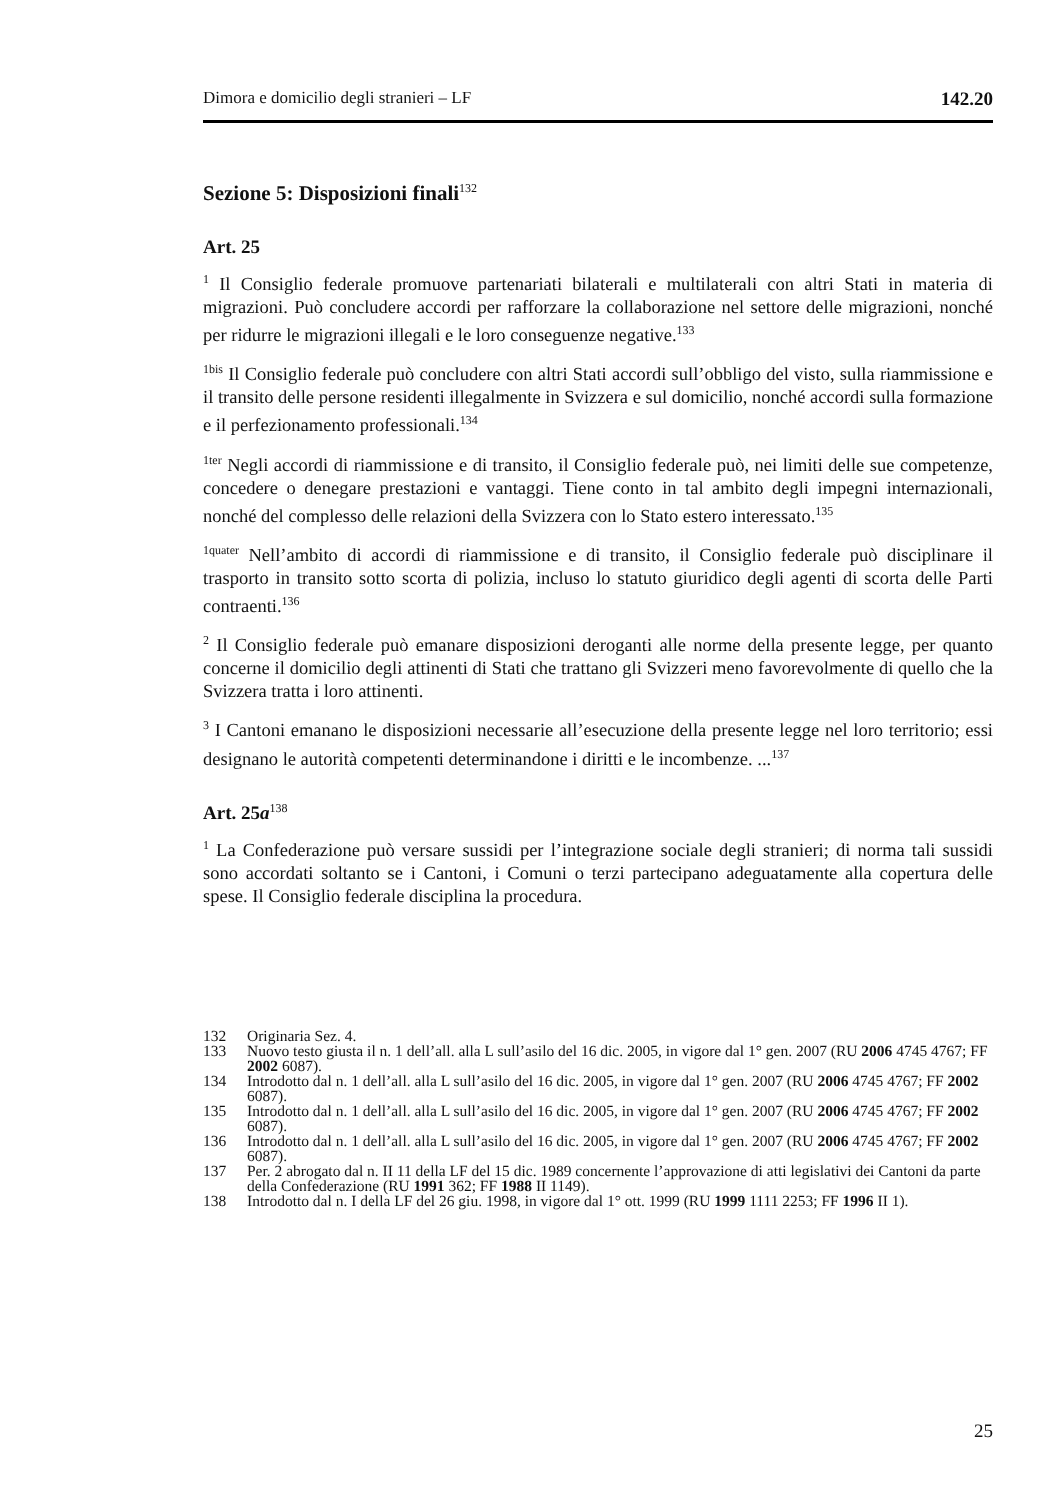Dimora e domicilio degli stranieri – LF 142.20
Sezione 5: Disposizioni finali<sup>132</sup>
Art. 25
<sup>1</sup> Il Consiglio federale promuove partenariati bilaterali e multilaterali con altri Stati in materia di migrazioni. Può concludere accordi per rafforzare la collaborazione nel settore delle migrazioni, nonché per ridurre le migrazioni illegali e le loro conseguenze negative.<sup>133</sup>
<sup>1bis</sup> Il Consiglio federale può concludere con altri Stati accordi sull’obbligo del visto, sulla riammissione e il transito delle persone residenti illegalmente in Svizzera e sul domicilio, nonché accordi sulla formazione e il perfezionamento professionali.<sup>134</sup>
<sup>1ter</sup> Negli accordi di riammissione e di transito, il Consiglio federale può, nei limiti delle sue competenze, concedere o denegare prestazioni e vantaggi. Tiene conto in tal ambito degli impegni internazionali, nonché del complesso delle relazioni della Svizzera con lo Stato estero interessato.<sup>135</sup>
<sup>1quater</sup> Nell’ambito di accordi di riammissione e di transito, il Consiglio federale può disciplinare il trasporto in transito sotto scorta di polizia, incluso lo statuto giuridico degli agenti di scorta delle Parti contraenti.<sup>136</sup>
<sup>2</sup> Il Consiglio federale può emanare disposizioni deroganti alle norme della presente legge, per quanto concerne il domicilio degli attinenti di Stati che trattano gli Svizzeri meno favorevolmente di quello che la Svizzera tratta i loro attinenti.
<sup>3</sup> I Cantoni emanano le disposizioni necessarie all’esecuzione della presente legge nel loro territorio; essi designano le autorità competenti determinandone i diritti e le incombenze. ...<sup>137</sup>
Art. 25a<sup>138</sup>
<sup>1</sup> La Confederazione può versare sussidi per l’integrazione sociale degli stranieri; di norma tali sussidi sono accordati soltanto se i Cantoni, i Comuni o terzi partecipano adeguatamente alla copertura delle spese. Il Consiglio federale disciplina la procedura.
132 Originaria Sez. 4.
133 Nuovo testo giusta il n. 1 dell’all. alla L sull’asilo del 16 dic. 2005, in vigore dal 1° gen. 2007 (RU 2006 4745 4767; FF 2002 6087).
134 Introdotto dal n. 1 dell’all. alla L sull’asilo del 16 dic. 2005, in vigore dal 1° gen. 2007 (RU 2006 4745 4767; FF 2002 6087).
135 Introdotto dal n. 1 dell’all. alla L sull’asilo del 16 dic. 2005, in vigore dal 1° gen. 2007 (RU 2006 4745 4767; FF 2002 6087).
136 Introdotto dal n. 1 dell’all. alla L sull’asilo del 16 dic. 2005, in vigore dal 1° gen. 2007 (RU 2006 4745 4767; FF 2002 6087).
137 Per. 2 abrogato dal n. II 11 della LF del 15 dic. 1989 concernente l’approvazione di atti legislativi dei Cantoni da parte della Confederazione (RU 1991 362; FF 1988 II 1149).
138 Introdotto dal n. I della LF del 26 giu. 1998, in vigore dal 1° ott. 1999 (RU 1999 1111 2253; FF 1996 II 1).
25